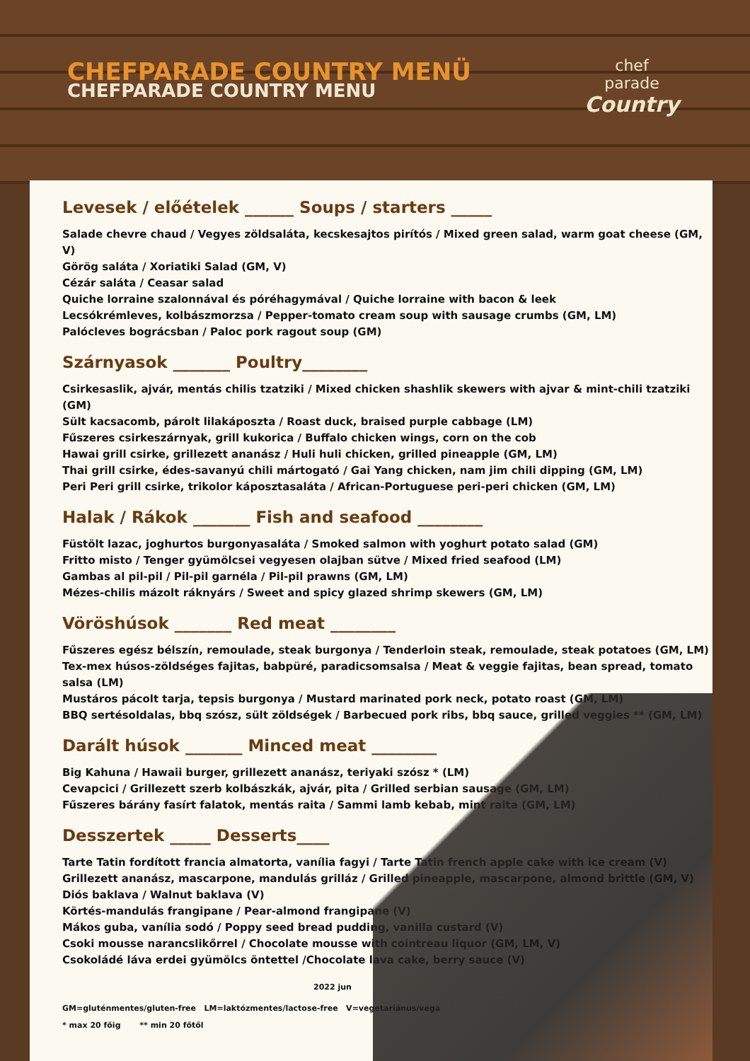CHEFPARADE COUNTRY MENÜ
CHEFPARADE COUNTRY MENU
chef
parade
Country
Levesek / előételek ______ Soups / starters _____
Salade chevre chaud / Vegyes zöldsaláta, kecskesajtos pirítós / Mixed green salad, warm goat cheese (GM, V)
Görög saláta / Xoriatiki Salad (GM, V)
Cézár saláta / Ceasar salad
Quiche lorraine szalonnával és póréhagymával / Quiche lorraine with bacon & leek
Lecsókrémleves, kolbászmorzsa / Pepper-tomato cream soup with sausage crumbs (GM, LM)
Palócleves bográcsban / Paloc pork ragout soup (GM)
Szárnyasok _______ Poultry________
Csirkesaslik, ajvár, mentás chilis tzatziki / Mixed chicken shashlik skewers with ajvar & mint-chili tzatziki (GM)
Sült kacsacomb, párolt lilakáposzta / Roast duck, braised purple cabbage (LM)
Fűszeres csirkeszárnyak, grill kukorica / Buffalo chicken wings, corn on the cob
Hawai grill csirke, grillezett ananász / Huli huli chicken, grilled pineapple (GM, LM)
Thai grill csirke, édes-savanyú chili mártogató / Gai Yang chicken, nam jim chili dipping (GM, LM)
Peri Peri grill csirke, trikolor káposztasaláta / African-Portuguese peri-peri chicken (GM, LM)
Halak / Rákok _______ Fish and seafood ________
Füstölt lazac, joghurtos burgonyasaláta / Smoked salmon with yoghurt potato salad (GM)
Fritto misto / Tenger gyümölcsei vegyesen olajban sütve / Mixed fried seafood (LM)
Gambas al pil-pil / Pil-pil garnéla / Pil-pil prawns (GM, LM)
Mézes-chilis mázolt ráknyárs / Sweet and spicy glazed shrimp skewers (GM, LM)
Vöröshúsok _______ Red meat ________
Fűszeres egész bélszín, remoulade, steak burgonya / Tenderloin steak, remoulade, steak potatoes (GM, LM)
Tex-mex húsos-zöldséges fajitas, babpüré, paradicsomsalsa / Meat & veggie fajitas, bean spread, tomato salsa (LM)
Mustáros pácolt tarja, tepsis burgonya / Mustard marinated pork neck, potato roast (GM, LM)
BBQ sertésoldalas, bbq szósz, sült zöldségek / Barbecued pork ribs, bbq sauce, grilled veggies ** (GM, LM)
Darált húsok _______ Minced meat ________
Big Kahuna / Hawaii burger, grillezett ananász, teriyaki szósz * (LM)
Cevapcici / Grillezett szerb kolbászkák, ajvár, pita / Grilled serbian sausage (GM, LM)
Fűszeres bárány fasírt falatok, mentás raita / Sammi lamb kebab, mint raita (GM, LM)
Desszertek _____ Desserts____
Tarte Tatin fordított francia almatorta, vanília fagyi / Tarte Tatin french apple cake with ice cream (V)
Grillezett ananász, mascarpone, mandulás grilláz / Grilled pineapple, mascarpone, almond brittle (GM, V)
Diós baklava / Walnut baklava (V)
Körtés-mandulás frangipane / Pear-almond frangipane (V)
Mákos guba, vanília sodó / Poppy seed bread pudding, vanilla custard (V)
Csoki mousse narancslikőrrel / Chocolate mousse with cointreau liquor (GM, LM, V)
Csokoládé láva erdei gyümölcs öntettel /Chocolate lava cake, berry sauce (V)
2022 jun
GM=gluténmentes/gluten-free LM=laktózmentes/lactose-free V=vegetariánus/vega
* max 20 főig ** min 20 főtől